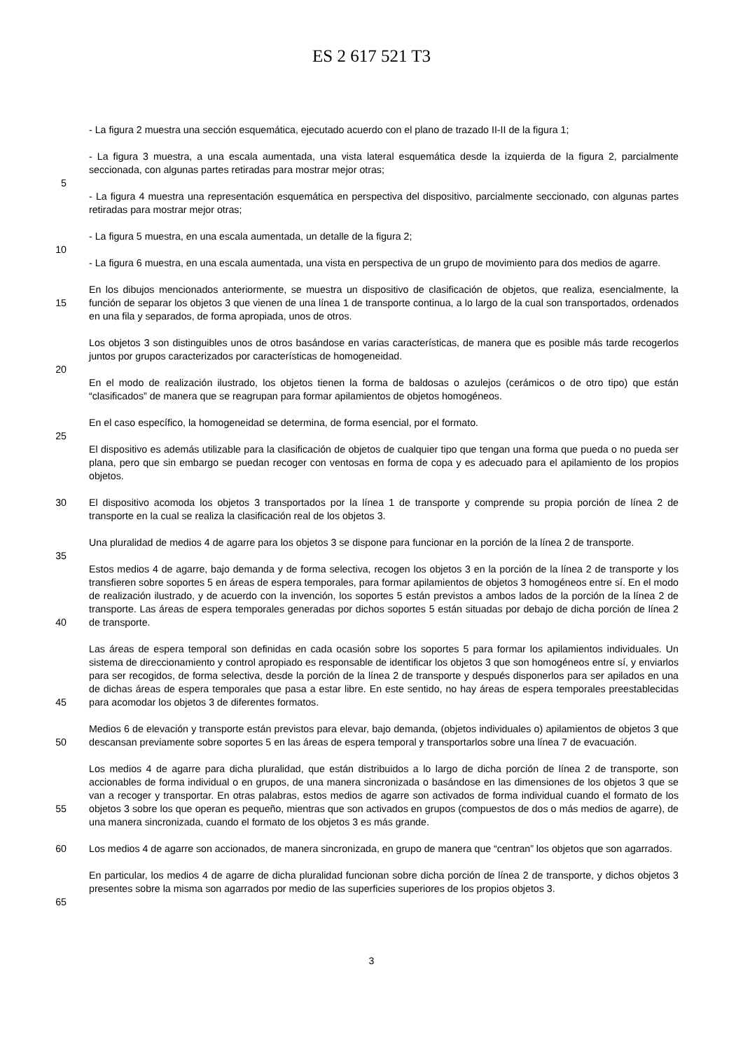ES 2 617 521 T3
- La figura 2 muestra una sección esquemática, ejecutado acuerdo con el plano de trazado II-II de la figura 1;
- La figura 3 muestra, a una escala aumentada, una vista lateral esquemática desde la izquierda de la figura 2, parcialmente seccionada, con algunas partes retiradas para mostrar mejor otras;
5
- La figura 4 muestra una representación esquemática en perspectiva del dispositivo, parcialmente seccionado, con algunas partes retiradas para mostrar mejor otras;
- La figura 5 muestra, en una escala aumentada, un detalle de la figura 2;
10
- La figura 6 muestra, en una escala aumentada, una vista en perspectiva de un grupo de movimiento para dos medios de agarre.
15 En los dibujos mencionados anteriormente, se muestra un dispositivo de clasificación de objetos, que realiza, esencialmente, la función de separar los objetos 3 que vienen de una línea 1 de transporte continua, a lo largo de la cual son transportados, ordenados en una fila y separados, de forma apropiada, unos de otros.
Los objetos 3 son distinguibles unos de otros basándose en varias características, de manera que es posible más tarde recogerlos juntos por grupos caracterizados por características de homogeneidad.
20
En el modo de realización ilustrado, los objetos tienen la forma de baldosas o azulejos (cerámicos o de otro tipo) que están “clasificados” de manera que se reagrupan para formar apilamientos de objetos homogéneos.
En el caso específico, la homogeneidad se determina, de forma esencial, por el formato.
25
El dispositivo es además utilizable para la clasificación de objetos de cualquier tipo que tengan una forma que pueda o no pueda ser plana, pero que sin embargo se puedan recoger con ventosas en forma de copa y es adecuado para el apilamiento de los propios objetos.
30 El dispositivo acomoda los objetos 3 transportados por la línea 1 de transporte y comprende su propia porción de línea 2 de transporte en la cual se realiza la clasificación real de los objetos 3.
Una pluralidad de medios 4 de agarre para los objetos 3 se dispone para funcionar en la porción de la línea 2 de transporte.
35
40 Estos medios 4 de agarre, bajo demanda y de forma selectiva, recogen los objetos 3 en la porción de la línea 2 de transporte y los transfieren sobre soportes 5 en áreas de espera temporales, para formar apilamientos de objetos 3 homogéneos entre sí. En el modo de realización ilustrado, y de acuerdo con la invención, los soportes 5 están previstos a ambos lados de la porción de la línea 2 de transporte. Las áreas de espera temporales generadas por dichos soportes 5 están situadas por debajo de dicha porción de línea 2 de transporte.
45 Las áreas de espera temporal son definidas en cada ocasión sobre los soportes 5 para formar los apilamientos individuales. Un sistema de direccionamiento y control apropiado es responsable de identificar los objetos 3 que son homogéneos entre sí, y enviarlos para ser recogidos, de forma selectiva, desde la porción de la línea 2 de transporte y después disponerlos para ser apilados en una de dichas áreas de espera temporales que pasa a estar libre. En este sentido, no hay áreas de espera temporales preestablecidas para acomodar los objetos 3 de diferentes formatos.
50 Medios 6 de elevación y transporte están previstos para elevar, bajo demanda, (objetos individuales o) apilamientos de objetos 3 que descansan previamente sobre soportes 5 en las áreas de espera temporal y transportarlos sobre una línea 7 de evacuación.
55 Los medios 4 de agarre para dicha pluralidad, que están distribuidos a lo largo de dicha porción de línea 2 de transporte, son accionables de forma individual o en grupos, de una manera sincronizada o basándose en las dimensiones de los objetos 3 que se van a recoger y transportar. En otras palabras, estos medios de agarre son activados de forma individual cuando el formato de los objetos 3 sobre los que operan es pequeño, mientras que son activados en grupos (compuestos de dos o más medios de agarre), de una manera sincronizada, cuando el formato de los objetos 3 es más grande.
60 Los medios 4 de agarre son accionados, de manera sincronizada, en grupo de manera que “centran” los objetos que son agarrados.
65 En particular, los medios 4 de agarre de dicha pluralidad funcionan sobre dicha porción de línea 2 de transporte, y dichos objetos 3 presentes sobre la misma son agarrados por medio de las superficies superiores de los propios objetos 3.
3